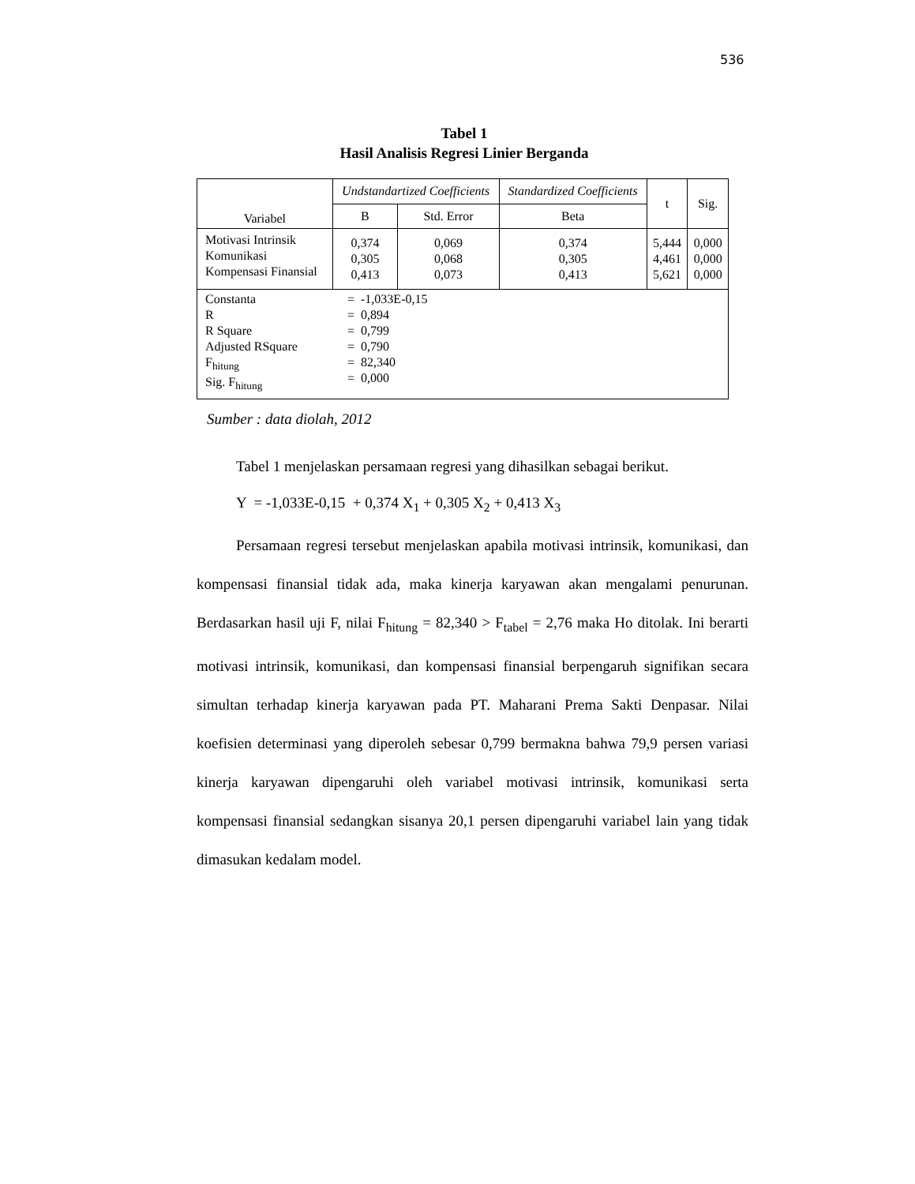536
Tabel 1
Hasil Analisis Regresi Linier Berganda
| Variabel | Undstandartized Coefficients | | Standardized Coefficients | t | Sig. |
| --- | --- | --- | --- | --- | --- |
| | B | Std. Error | Beta | | |
| Motivasi Intrinsik Komunikasi Kompensasi Finansial | 0,374 0,305 0,413 | 0,069 0,068 0,073 | 0,374 0,305 0,413 | 5,444 4,461 5,621 | 0,000 0,000 0,000 |
| Constanta R R Square Adjusted RSquare F<sub>hitung</sub> Sig. F<sub>hitung</sub> = -1,033E-0,15 = 0,894 = 0,799 = 0,790 = 82,340 = 0,000 | | | | | |
Sumber : data diolah, 2012
Tabel 1 menjelaskan persamaan regresi yang dihasilkan sebagai berikut.
Y = -1,033E-0,15 + 0,374 X<sub>1</sub> + 0,305 X<sub>2</sub> + 0,413 X<sub>3</sub>
Persamaan regresi tersebut menjelaskan apabila motivasi intrinsik, komunikasi, dan kompensasi finansial tidak ada, maka kinerja karyawan akan mengalami penurunan. Berdasarkan hasil uji F, nilai F<sub>hitung</sub> = 82,340 > F<sub>tabel</sub> = 2,76 maka Ho ditolak. Ini berarti motivasi intrinsik, komunikasi, dan kompensasi finansial berpengaruh signifikan secara simultan terhadap kinerja karyawan pada PT. Maharani Prema Sakti Denpasar. Nilai koefisien determinasi yang diperoleh sebesar 0,799 bermakna bahwa 79,9 persen variasi kinerja karyawan dipengaruhi oleh variabel motivasi intrinsik, komunikasi serta kompensasi finansial sedangkan sisanya 20,1 persen dipengaruhi variabel lain yang tidak dimasukan kedalam model.